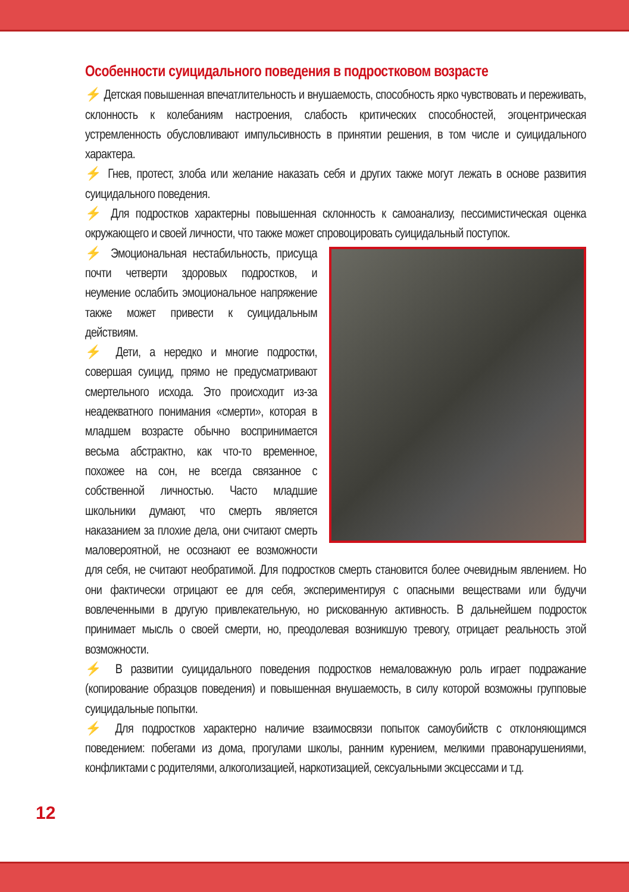Особенности суицидального поведения в подростковом возрасте
⚡ Детская повышенная впечатлительность и внушаемость, способность ярко чувствовать и переживать, склонность к колебаниям настроения, слабость критических способностей, эгоцентрическая устремленность обусловливают импульсивность в принятии решения, в том числе и суицидального характера.
⚡ Гнев, протест, злоба или желание наказать себя и других также могут лежать в основе развития суицидального поведения.
⚡ Для подростков характерны повышенная склонность к самоанализу, пессимистическая оценка окружающего и своей личности, что также может спровоцировать суицидальный поступок.
⚡ Эмоциональная нестабильность, присуща почти четверти здоровых подростков, и неумение ослабить эмоциональное напряжение также может привести к суицидальным действиям.
⚡ Дети, а нередко и многие подростки, совершая суицид, прямо не предусматривают смертельного исхода. Это происходит из-за неадекватного понимания «смерти», которая в младшем возрасте обычно воспринимается весьма абстрактно, как что-то временное, похожее на сон, не всегда связанное с собственной личностью. Часто младшие школьники думают, что смерть является наказанием за плохие дела, они считают смерть маловероятной, не осознают ее возможности для себя, не считают необратимой. Для подростков смерть становится более очевидным явлением. Но они фактически отрицают ее для себя, экспериментируя с опасными веществами или будучи вовлеченными в другую привлекательную, но рискованную активность. В дальнейшем подросток принимает мысль о своей смерти, но, преодолевая возникшую тревогу, отрицает реальность этой возможности.
⚡ В развитии суицидального поведения подростков немаловажную роль играет подражание (копирование образцов поведения) и повышенная внушаемость, в силу которой возможны групповые суицидальные попытки.
⚡ Для подростков характерно наличие взаимосвязи попыток самоубийств с отклоняющимся поведением: побегами из дома, прогулами школы, ранним курением, мелкими правонарушениями, конфликтами с родителями, алкоголизацией, наркотизацией, сексуальными эксцессами и т.д.
12